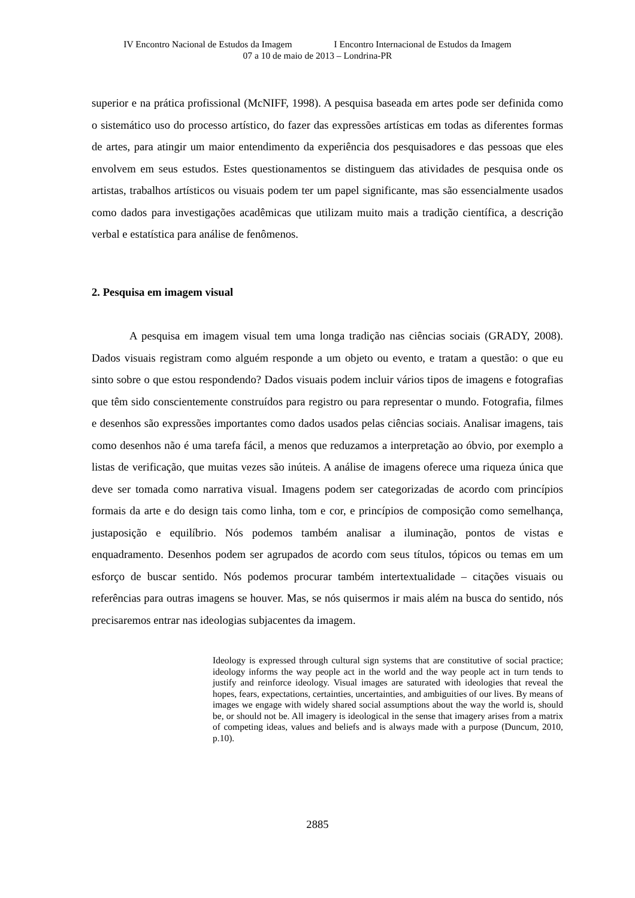IV Encontro Nacional de Estudos da Imagem I Encontro Internacional de Estudos da Imagem
07 a 10 de maio de 2013 – Londrina-PR
superior e na prática profissional (McNIFF, 1998). A pesquisa baseada em artes pode ser definida como o sistemático uso do processo artístico, do fazer das expressões artísticas em todas as diferentes formas de artes, para atingir um maior entendimento da experiência dos pesquisadores e das pessoas que eles envolvem em seus estudos. Estes questionamentos se distinguem das atividades de pesquisa onde os artistas, trabalhos artísticos ou visuais podem ter um papel significante, mas são essencialmente usados como dados para investigações acadêmicas que utilizam muito mais a tradição científica, a descrição verbal e estatística para análise de fenômenos.
2. Pesquisa em imagem visual
A pesquisa em imagem visual tem uma longa tradição nas ciências sociais (GRADY, 2008). Dados visuais registram como alguém responde a um objeto ou evento, e tratam a questão: o que eu sinto sobre o que estou respondendo? Dados visuais podem incluir vários tipos de imagens e fotografias que têm sido conscientemente construídos para registro ou para representar o mundo. Fotografia, filmes e desenhos são expressões importantes como dados usados pelas ciências sociais. Analisar imagens, tais como desenhos não é uma tarefa fácil, a menos que reduzamos a interpretação ao óbvio, por exemplo a listas de verificação, que muitas vezes são inúteis. A análise de imagens oferece uma riqueza única que deve ser tomada como narrativa visual. Imagens podem ser categorizadas de acordo com princípios formais da arte e do design tais como linha, tom e cor, e princípios de composição como semelhança, justaposição e equilíbrio. Nós podemos também analisar a iluminação, pontos de vistas e enquadramento. Desenhos podem ser agrupados de acordo com seus títulos, tópicos ou temas em um esforço de buscar sentido. Nós podemos procurar também intertextualidade – citações visuais ou referências para outras imagens se houver. Mas, se nós quisermos ir mais além na busca do sentido, nós precisaremos entrar nas ideologias subjacentes da imagem.
Ideology is expressed through cultural sign systems that are constitutive of social practice; ideology informs the way people act in the world and the way people act in turn tends to justify and reinforce ideology. Visual images are saturated with ideologies that reveal the hopes, fears, expectations, certainties, uncertainties, and ambiguities of our lives. By means of images we engage with widely shared social assumptions about the way the world is, should be, or should not be. All imagery is ideological in the sense that imagery arises from a matrix of competing ideas, values and beliefs and is always made with a purpose (Duncum, 2010, p.10).
2885